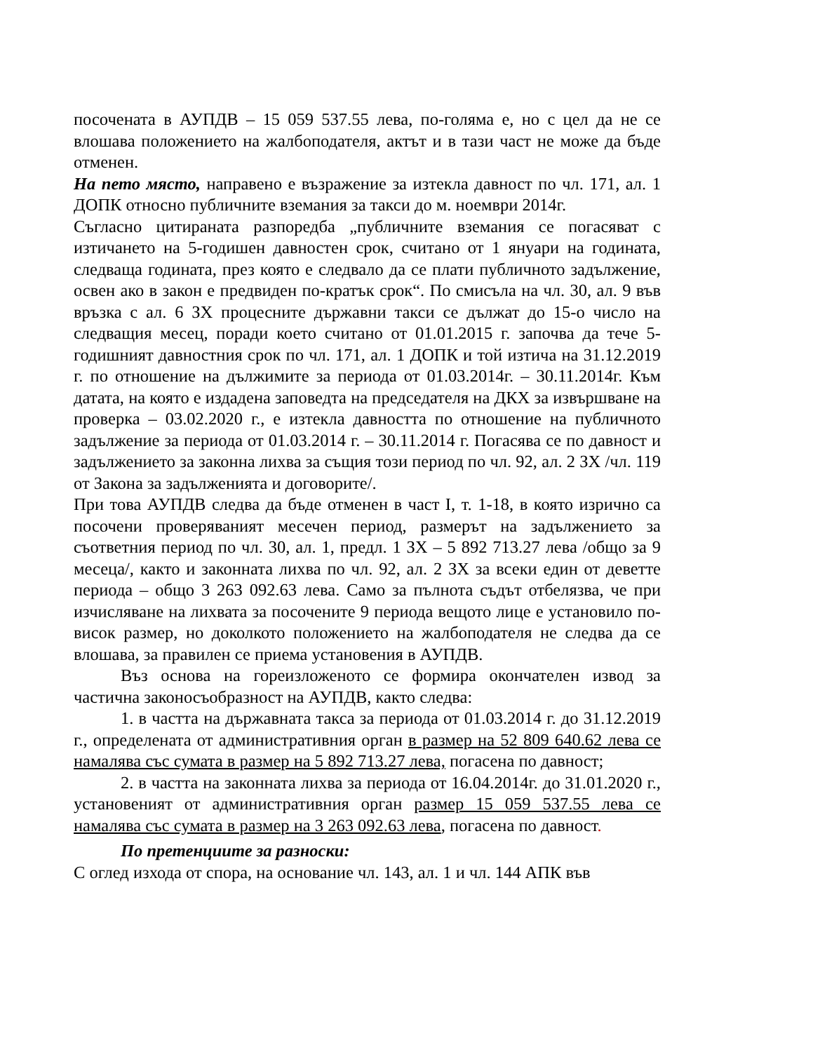посочената в АУПДВ – 15 059 537.55 лева, по-голяма е, но с цел да не се влошава положението на жалбоподателя, актът и в тази част не може да бъде отменен.
На пето място, направено е възражение за изтекла давност по чл. 171, ал. 1 ДОПК относно публичните вземания за такси до м. ноември 2014г.
Съгласно цитираната разпоредба „публичните вземания се погасяват с изтичането на 5-годишен давностен срок, считано от 1 януари на годината, следваща годината, през която е следвало да се плати публичното задължение, освен ако в закон е предвиден по-кратък срок“. По смисъла на чл. 30, ал. 9 във връзка с ал. 6 ЗХ процесните държавни такси се дължат до 15-о число на следващия месец, поради което считано от 01.01.2015 г. започва да тече 5-годишният давностния срок по чл. 171, ал. 1 ДОПК и той изтича на 31.12.2019 г. по отношение на дължимите за периода от 01.03.2014г. – 30.11.2014г. Към датата, на която е издадена заповедта на председателя на ДКХ за извършване на проверка – 03.02.2020 г., е изтекла давността по отношение на публичното задължение за периода от 01.03.2014 г. – 30.11.2014 г. Погасява се по давност и задължението за законна лихва за същия този период по чл. 92, ал. 2 ЗХ /чл. 119 от Закона за задълженията и договорите/.
При това АУПДВ следва да бъде отменен в част I, т. 1-18, в която изрично са посочени проверяваният месечен период, размерът на задължението за съответния период по чл. 30, ал. 1, предл. 1 ЗХ – 5 892 713.27 лева /общо за 9 месеца/, както и законната лихва по чл. 92, ал. 2 ЗХ за всеки един от деветте периода – общо 3 263 092.63 лева. Само за пълнота съдът отбелязва, че при изчисляване на лихвата за посочените 9 периода вещото лице е установило по-висок размер, но доколкото положението на жалбоподателя не следва да се влошава, за правилен се приема установения в АУПДВ.
Въз основа на гореизложеното се формира окончателен извод за частична законосъобразност на АУПДВ, както следва:
1. в частта на държавната такса за периода от 01.03.2014 г. до 31.12.2019 г., определената от административния орган в размер на 52 809 640.62 лева се намалява със сумата в размер на 5 892 713.27 лева, погасена по давност;
2. в частта на законната лихва за периода от 16.04.2014г. до 31.01.2020 г., установеният от административния орган размер 15 059 537.55 лева се намалява със сумата в размер на 3 263 092.63 лева, погасена по давност.
По претенциите за разноски:
С оглед изхода от спора, на основание чл. 143, ал. 1 и чл. 144 АПК във